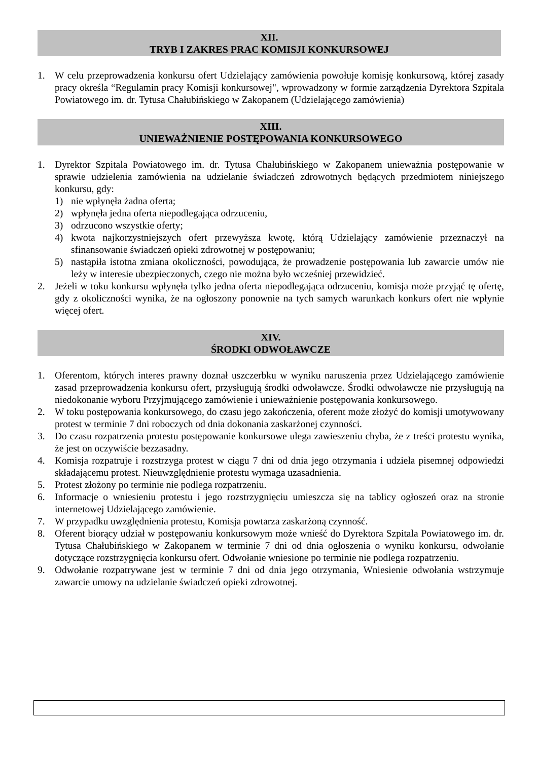XII.
TRYB I ZAKRES PRAC KOMISJI KONKURSOWEJ
1. W celu przeprowadzenia konkursu ofert Udzielający zamówienia powołuje komisję konkursową, której zasady pracy określa “Regulamin pracy Komisji konkursowej", wprowadzony w formie zarządzenia Dyrektora Szpitala Powiatowego im. dr. Tytusa Chałubińskiego w Zakopanem (Udzielającego zamówienia)
XIII.
UNIEWAŻNIENIE POSTĘPOWANIA KONKURSOWEGO
1. Dyrektor Szpitala Powiatowego im. dr. Tytusa Chałubińskiego w Zakopanem unieważnia postępowanie w sprawie udzielenia zamówienia na udzielanie świadczeń zdrowotnych będących przedmiotem niniejszego konkursu, gdy:
1) nie wpłynęła żadna oferta;
2) wpłynęła jedna oferta niepodlegająca odrzuceniu,
3) odrzucono wszystkie oferty;
4) kwota najkorzystniejszych ofert przewyższa kwotę, którą Udzielający zamówienie przeznaczył na sfinansowanie świadczeń opieki zdrowotnej w postępowaniu;
5) nastąpiła istotna zmiana okoliczności, powodująca, że prowadzenie postępowania lub zawarcie umów nie leży w interesie ubezpieczonych, czego nie można było wcześniej przewidzieć.
2. Jeżeli w toku konkursu wpłynęła tylko jedna oferta niepodlegająca odrzuceniu, komisja może przyjąć tę ofertę, gdy z okoliczności wynika, że na ogłoszony ponownie na tych samych warunkach konkurs ofert nie wpłynie więcej ofert.
XIV.
ŚRODKI ODWOŁAWCZE
1. Oferentom, których interes prawny doznał uszczerbku w wyniku naruszenia przez Udzielającego zamówienie zasad przeprowadzenia konkursu ofert, przysługują środki odwoławcze. Środki odwoławcze nie przysługują na niedokonanie wyboru Przyjmującego zamówienie i unieważnienie postępowania konkursowego.
2. W toku postępowania konkursowego, do czasu jego zakończenia, oferent może złożyć do komisji umotywowany protest w terminie 7 dni roboczych od dnia dokonania zaskarżonej czynności.
3. Do czasu rozpatrzenia protestu postępowanie konkursowe ulega zawieszeniu chyba, że z treści protestu wynika, że jest on oczywiście bezzasadny.
4. Komisja rozpatruje i rozstrzyga protest w ciągu 7 dni od dnia jego otrzymania i udziela pisemnej odpowiedzi składającemu protest. Nieuwzględnienie protestu wymaga uzasadnienia.
5. Protest złożony po terminie nie podlega rozpatrzeniu.
6. Informacje o wniesieniu protestu i jego rozstrzygnięciu umieszcza się na tablicy ogłoszeń oraz na stronie internetowej Udzielającego zamówienie.
7. W przypadku uwzględnienia protestu, Komisja powtarza zaskarżoną czynność.
8. Oferent biorący udział w postępowaniu konkursowym może wnieść do Dyrektora Szpitala Powiatowego im. dr. Tytusa Chałubińskiego w Zakopanem w terminie 7 dni od dnia ogłoszenia o wyniku konkursu, odwołanie dotyczące rozstrzygnięcia konkursu ofert. Odwołanie wniesione po terminie nie podlega rozpatrzeniu.
9. Odwołanie rozpatrywane jest w terminie 7 dni od dnia jego otrzymania, Wniesienie odwołania wstrzymuje zawarcie umowy na udzielanie świadczeń opieki zdrowotnej.